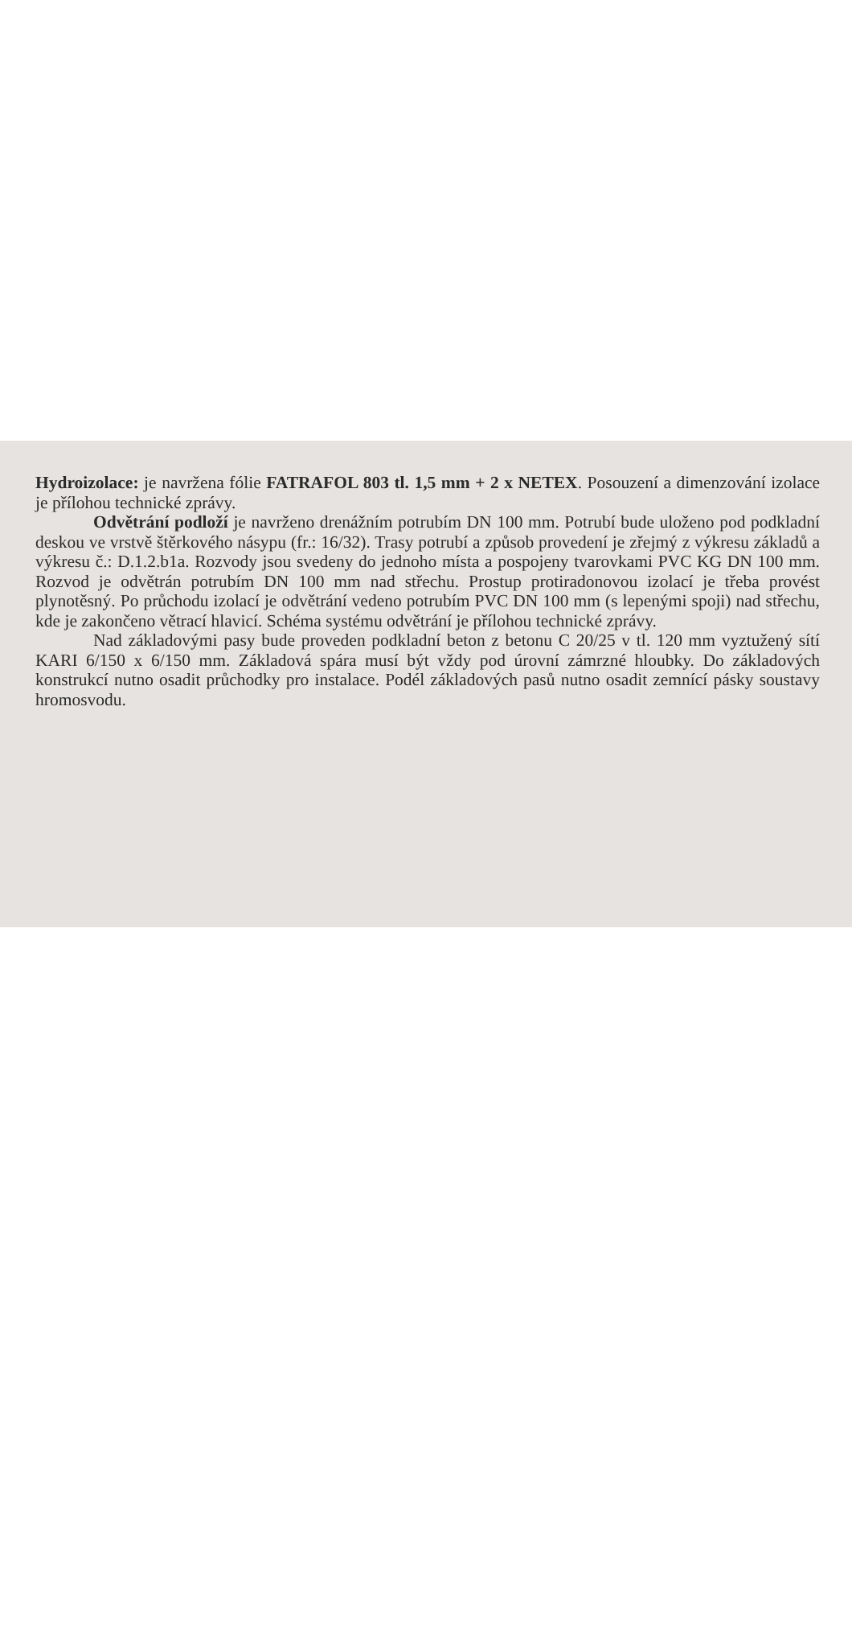Hydroizolace: je navržena fólie FATRAFOL 803 tl. 1,5 mm + 2 x NETEX. Posouzení a dimenzování izolace je přílohou technické zprávy.
Odvětrání podloží je navrženo drenážním potrubím DN 100 mm. Potrubí bude uloženo pod podkladní deskou ve vrstvě štěrkového násypu (fr.: 16/32). Trasy potrubí a způsob provedení je zřejmý z výkresu základů a výkresu č.: D.1.2.b1a. Rozvody jsou svedeny do jednoho místa a pospojeny tvarovkami PVC KG DN 100 mm. Rozvod je odvětrán potrubím DN 100 mm nad střechu. Prostup protiradonovou izolací je třeba provést plynotěsný. Po průchodu izolací je odvětrání vedeno potrubím PVC DN 100 mm (s lepenými spoji) nad střechu, kde je zakončeno větrací hlavicí. Schéma systému odvětrání je přílohou technické zprávy.
Nad základovými pasy bude proveden podkladní beton z betonu C 20/25 v tl. 120 mm vyztužený sítí KARI 6/150 x 6/150 mm. Základová spára musí být vždy pod úrovní zámrzné hloubky. Do základových konstrukcí nutno osadit průchodky pro instalace. Podél základových pasů nutno osadit zemnící pásky soustavy hromosvodu.